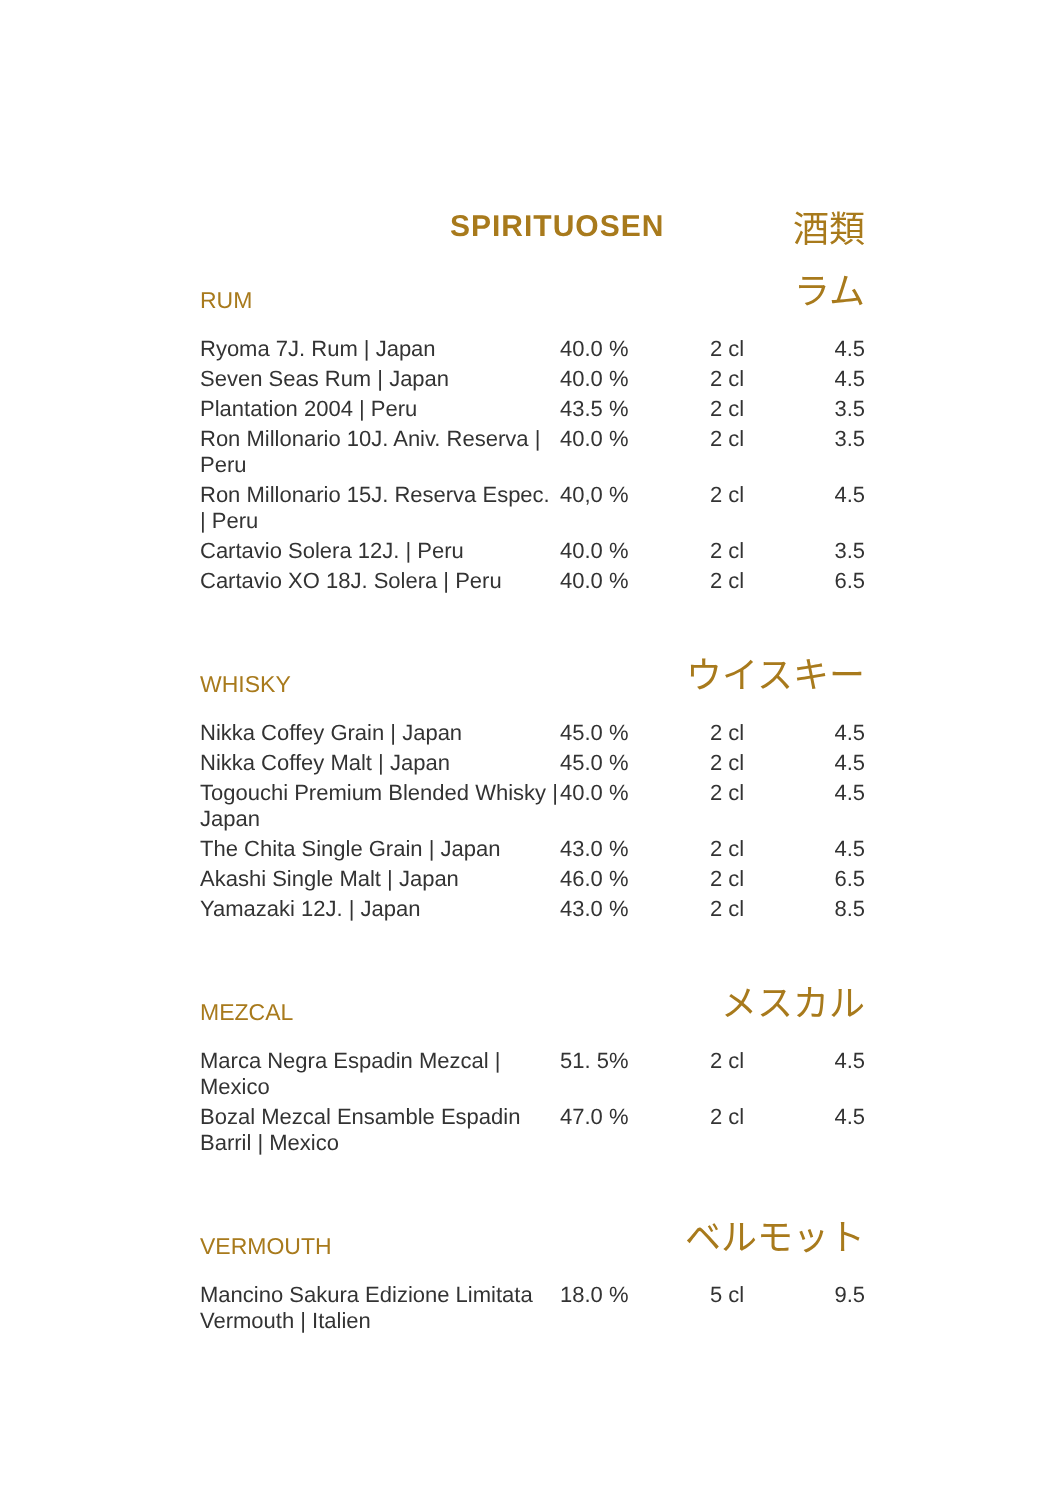SPIRITUOSEN
酒類
RUM
ラム
| Ryoma 7J. Rum / Japan | 40.0 % | 2 cl | 4.5 |
| Seven Seas Rum / Japan | 40.0 % | 2 cl | 4.5 |
| Plantation 2004 / Peru | 43.5 % | 2 cl | 3.5 |
| Ron Millonario 10J. Aniv. Reserva / Peru | 40.0 % | 2 cl | 3.5 |
| Ron Millonario 15J. Reserva Espec. / Peru | 40,0 % | 2 cl | 4.5 |
| Cartavio Solera 12J. / Peru | 40.0 % | 2 cl | 3.5 |
| Cartavio XO 18J. Solera / Peru | 40.0 % | 2 cl | 6.5 |
WHISKY
ウイスキー
| Nikka Coffey Grain / Japan | 45.0 % | 2 cl | 4.5 |
| Nikka Coffey Malt / Japan | 45.0 % | 2 cl | 4.5 |
| Togouchi Premium Blended Whisky / Japan | 40.0 % | 2 cl | 4.5 |
| The Chita Single Grain / Japan | 43.0 % | 2 cl | 4.5 |
| Akashi Single Malt / Japan | 46.0 % | 2 cl | 6.5 |
| Yamazaki 12J. / Japan | 43.0 % | 2 cl | 8.5 |
MEZCAL
メスカル
| Marca Negra Espadin Mezcal / Mexico | 51. 5% | 2 cl | 4.5 |
| Bozal Mezcal Ensamble Espadin Barril / Mexico | 47.0 % | 2 cl | 4.5 |
VERMOUTH
ベルモット
| Mancino Sakura Edizione Limitata Vermouth / Italien | 18.0 % | 5 cl | 9.5 |